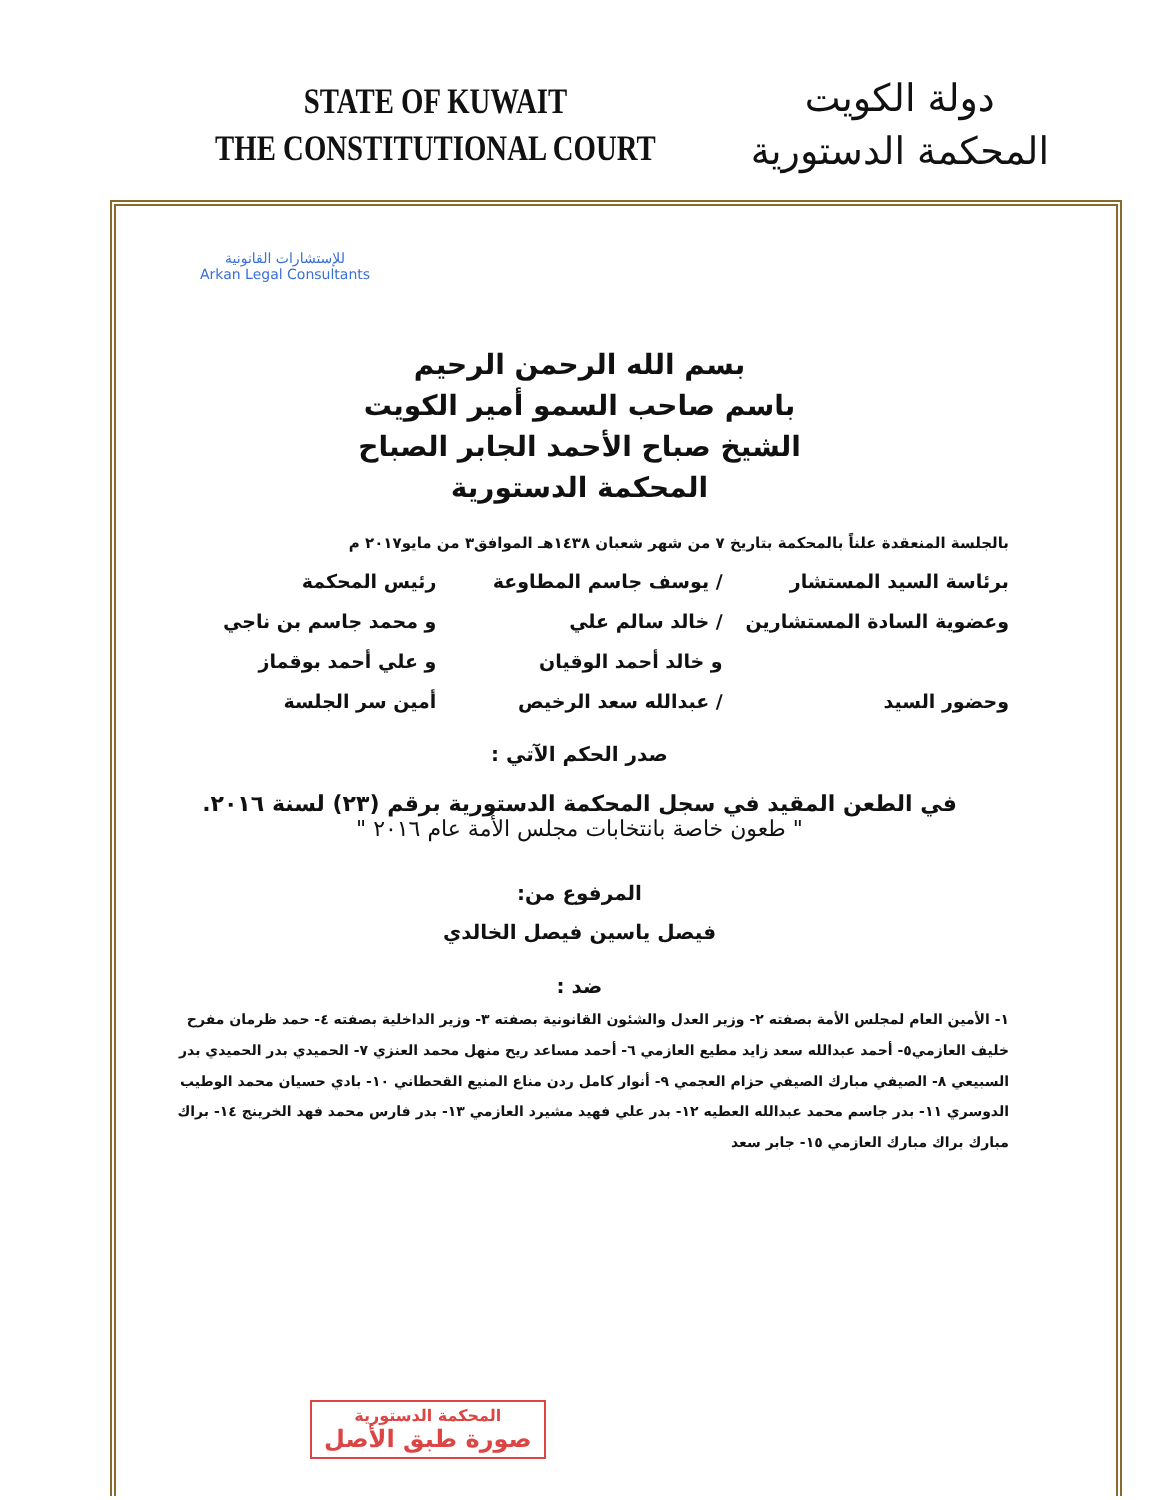STATE OF KUWAIT
THE CONSTITUTIONAL COURT
دولة الكويت
المحكمة الدستورية
للإستشارات القانونية
Arkan Legal Consultants
بسم الله الرحمن الرحيم
باسم صاحب السمو أمير الكويت
الشيخ صباح الأحمد الجابر الصباح
المحكمة الدستورية
بالجلسة المنعقدة علناً بالمحكمة بتاريخ ٧ من شهر شعبان ١٤٣٨هـ الموافق٣ من مايو٢٠١٧ م
برئاسة السيد المستشار / يوسف جاسم المطاوعة رئيس المحكمة
وعضوية السادة المستشارين / خالد سالم علي و محمد جاسم بن ناجي
و خالد أحمد الوقيان و علي أحمد بوقماز
وحضور السيد / عبدالله سعد الرخيص أمين سر الجلسة
صدر الحكم الآتي :
في الطعن المقيد في سجل المحكمة الدستورية برقم (٢٣) لسنة ٢٠١٦.
" طعون خاصة بانتخابات مجلس الأمة عام ٢٠١٦ "
المرفوع من:
فيصل ياسين فيصل الخالدي
ضد :
١- الأمين العام لمجلس الأمة بصفته ٢- وزير العدل والشئون القانونية بصفته ٣- وزير الداخلية بصفته ٤- حمد ظرمان مفرح خليف العازمي٥- أحمد عبدالله سعد زايد مطيع العازمي ٦- أحمد مساعد ريح منهل محمد العنزي ٧- الحميدي بدر الحميدي بدر السبيعي ٨- الصيفي مبارك الصيفي حزام العجمي ٩- أنوار كامل ردن مناع المنيع القحطاني ١٠- بادي حسيان محمد الوطيب الدوسري ١١- بدر جاسم محمد عبدالله العطيه ١٢- بدر علي فهيد مشيرد العازمي ١٣- بدر فارس محمد فهد الخرينج ١٤- براك مبارك براك مبارك العازمي ١٥- جابر سعد
المحكمة الدستورية
صورة طبق الأصل